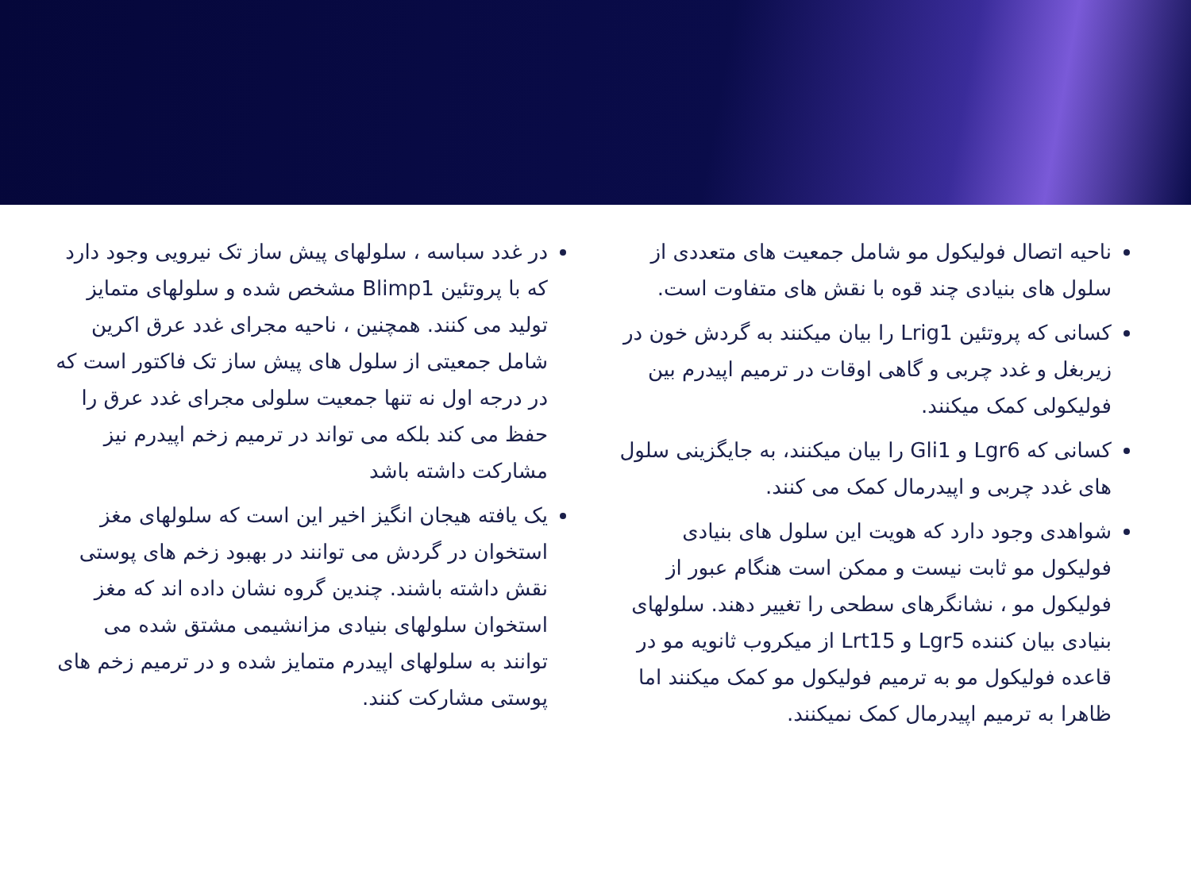ناحیه اتصال فولیکول مو شامل جمعیت های متعددی از سلول های بنیادی چند قوه با نقش های متفاوت است.
کسانی که پروتئین Lrig1 را بیان میکنند به گردش خون در زیربغل و غدد چربی و گاهی اوقات در ترمیم اپیدرم بین فولیکولی کمک میکنند.
کسانی که Lgr6 و Gli1 را بیان میکنند، به جایگزینی سلول های غدد چربی و اپیدرمال کمک می کنند.
شواهدی وجود دارد که هویت این سلول های بنیادی فولیکول مو ثابت نیست و ممکن است هنگام عبور از فولیکول مو ، نشانگرهای سطحی را تغییر دهند. سلولهای بنیادی بیان کننده Lgr5 و Lrt15 از میکروب ثانویه مو در قاعده فولیکول مو به ترمیم فولیکول مو کمک میکنند اما ظاهرا به ترمیم اپیدرمال کمک نمیکنند.
در غدد سباسه ، سلولهای پیش ساز تک نیرویی وجود دارد که با پروتئین Blimp1 مشخص شده و سلولهای متمایز تولید می کنند. همچنین ، ناحیه مجرای غدد عرق اکرین شامل جمعیتی از سلول های پیش ساز تک فاکتور است که در درجه اول نه تنها جمعیت سلولی مجرای غدد عرق را حفظ می کند بلکه می تواند در ترمیم زخم اپیدرم نیز مشارکت داشته باشد
یک یافته هیجان انگیز اخیر این است که سلولهای مغز استخوان در گردش می توانند در بهبود زخم های پوستی نقش داشته باشند. چندین گروه نشان داده اند که مغز استخوان سلولهای بنیادی مزانشیمی مشتق شده می توانند به سلولهای اپیدرم متمایز شده و در ترمیم زخم های پوستی مشارکت کنند.